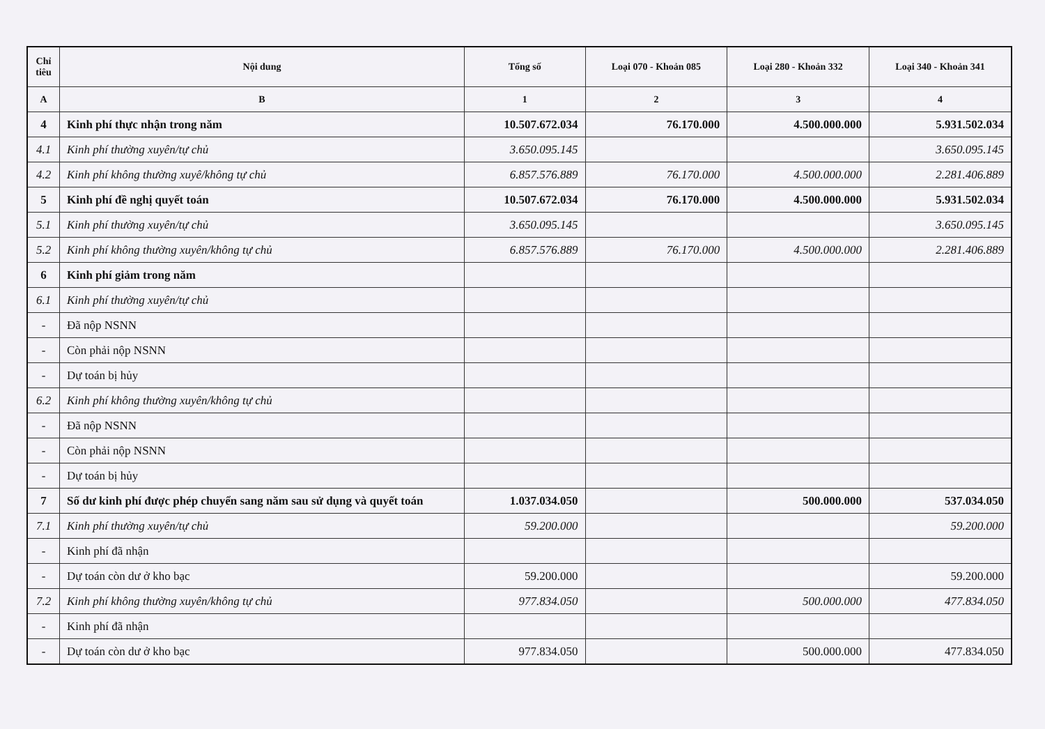| Chỉ tiêu | Nội dung | Tổng số | Loại 070 - Khoản 085 | Loại 280 - Khoản 332 | Loại 340 - Khoản 341 |
| --- | --- | --- | --- | --- | --- |
| A | B | 1 | 2 | 3 | 4 |
| 4 | Kinh phí thực nhận trong năm | 10.507.672.034 | 76.170.000 | 4.500.000.000 | 5.931.502.034 |
| 4.1 | Kinh phí thường xuyên/tự chủ | 3.650.095.145 | | | 3.650.095.145 |
| 4.2 | Kinh phí không thường xuyê/không tự chủ | 6.857.576.889 | 76.170.000 | 4.500.000.000 | 2.281.406.889 |
| 5 | Kinh phí đề nghị quyết toán | 10.507.672.034 | 76.170.000 | 4.500.000.000 | 5.931.502.034 |
| 5.1 | Kinh phí thường xuyên/tự chủ | 3.650.095.145 | | | 3.650.095.145 |
| 5.2 | Kinh phí không thường xuyên/không tự chủ | 6.857.576.889 | 76.170.000 | 4.500.000.000 | 2.281.406.889 |
| 6 | Kinh phí giảm trong năm | | | | |
| 6.1 | Kinh phí thường xuyên/tự chủ | | | | |
| - | Đã nộp NSNN | | | | |
| - | Còn phải nộp NSNN | | | | |
| - | Dự toán bị hủy | | | | |
| 6.2 | Kinh phí không thường xuyên/không tự chủ | | | | |
| - | Đã nộp NSNN | | | | |
| - | Còn phải nộp NSNN | | | | |
| - | Dự toán bị hủy | | | | |
| 7 | Số dư kinh phí được phép chuyển sang năm sau sử dụng và quyết toán | 1.037.034.050 | | 500.000.000 | 537.034.050 |
| 7.1 | Kinh phí thường xuyên/tự chủ | 59.200.000 | | | 59.200.000 |
| - | Kinh phí đã nhận | | | | |
| - | Dự toán còn dư ở kho bạc | 59.200.000 | | | 59.200.000 |
| 7.2 | Kinh phí không thường xuyên/không tự chủ | 977.834.050 | | 500.000.000 | 477.834.050 |
| - | Kinh phí đã nhận | | | | |
| - | Dự toán còn dư ở kho bạc | 977.834.050 | | 500.000.000 | 477.834.050 |